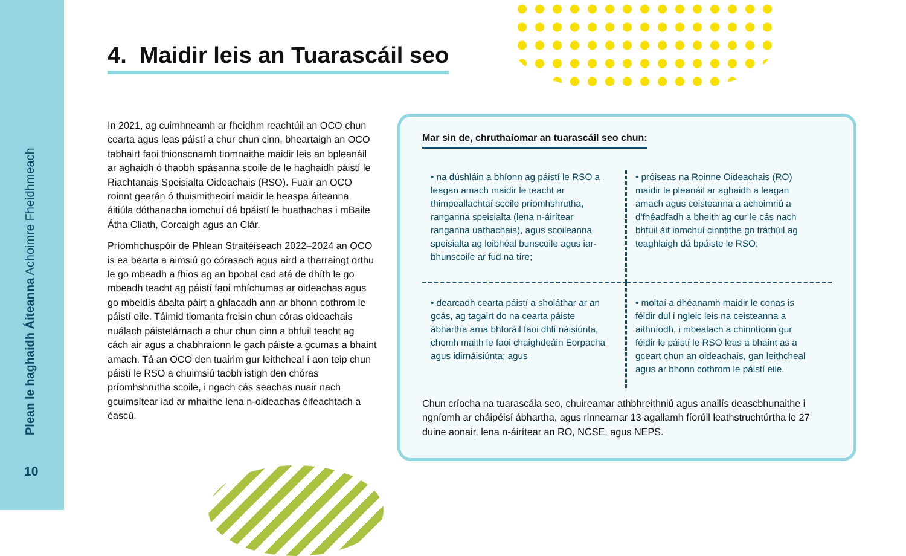Plean le haghaidh Áiteanna Achoimre Fheidhmeach
10
4. Maidir leis an Tuarascáil seo
In 2021, ag cuimhneamh ar fheidhm reachtúil an OCO chun cearta agus leas páistí a chur chun cinn, bheartaigh an OCO tabhairt faoi thionscnamh tiomnaithe maidir leis an bpleanáil ar aghaidh ó thaobh spásanna scoile de le haghaidh páistí le Riachtanais Speisialta Oideachais (RSO). Fuair an OCO roinnt gearán ó thuismitheoirí maidir le heaspa áiteanna áitiúla dóthanacha iomchuí dá bpáistí le huathachas i mBaile Átha Cliath, Corcaigh agus an Clár.
Príomhchuspóir de Phlean Straitéiseach 2022–2024 an OCO is ea bearta a aimsiú go córasach agus aird a tharraingt orthu le go mbeadh a fhios ag an bpobal cad atá de dhíth le go mbeadh teacht ag páistí faoi mhíchumas ar oideachas agus go mbeidís ábalta páirt a ghlacadh ann ar bhonn cothrom le páistí eile. Táimid tiomanta freisin chun córas oideachais nuálach páistelárnach a chur chun cinn a bhfuil teacht ag cách air agus a chabhraíonn le gach páiste a gcumas a bhaint amach. Tá an OCO den tuairim gur leithcheal í aon teip chun páistí le RSO a chuimsiú taobh istigh den chóras príomhshrutha scoile, i ngach cás seachas nuair nach gcuimsítear iad ar mhaithe lena n-oideachas éifeachtach a éascú.
Mar sin de, chruthaíomar an tuarascáil seo chun:
• na dúshláin a bhíonn ag páistí le RSO a leagan amach maidir le teacht ar thimpeallachtaí scoile príomhshrutha, ranganna speisialta (lena n-áirítear ranganna uathachais), agus scoileanna speisialta ag leibhéal bunscoile agus iar-bhunscoile ar fud na tíre;
• próiseas na Roinne Oideachais (RO) maidir le pleanáil ar aghaidh a leagan amach agus ceisteanna a achoimriú a d'fhéadfadh a bheith ag cur le cás nach bhfuil áit iomchuí cinntithe go tráthúil ag teaghlaigh dá bpáiste le RSO;
• dearcadh cearta páistí a sholáthar ar an gcás, ag tagairt do na cearta páiste ábhartha arna bhforáil faoi dhlí náisiúnta, chomh maith le faoi chaighdeáin Eorpacha agus idirnáisiúnta; agus
• moltaí a dhéanamh maidir le conas is féidir dul i ngleic leis na ceisteanna a aithníodh, i mbealach a chinntíonn gur féidir le páistí le RSO leas a bhaint as a gceart chun an oideachais, gan leithcheal agus ar bhonn cothrom le páistí eile.
Chun críocha na tuarascála seo, chuireamar athbhreithniú agus anailís deascbhunaithe i ngníomh ar cháipéisí ábhartha, agus rinneamar 13 agallamh fíorúil leathstruchtúrtha le 27 duine aonair, lena n-áirítear an RO, NCSE, agus NEPS.